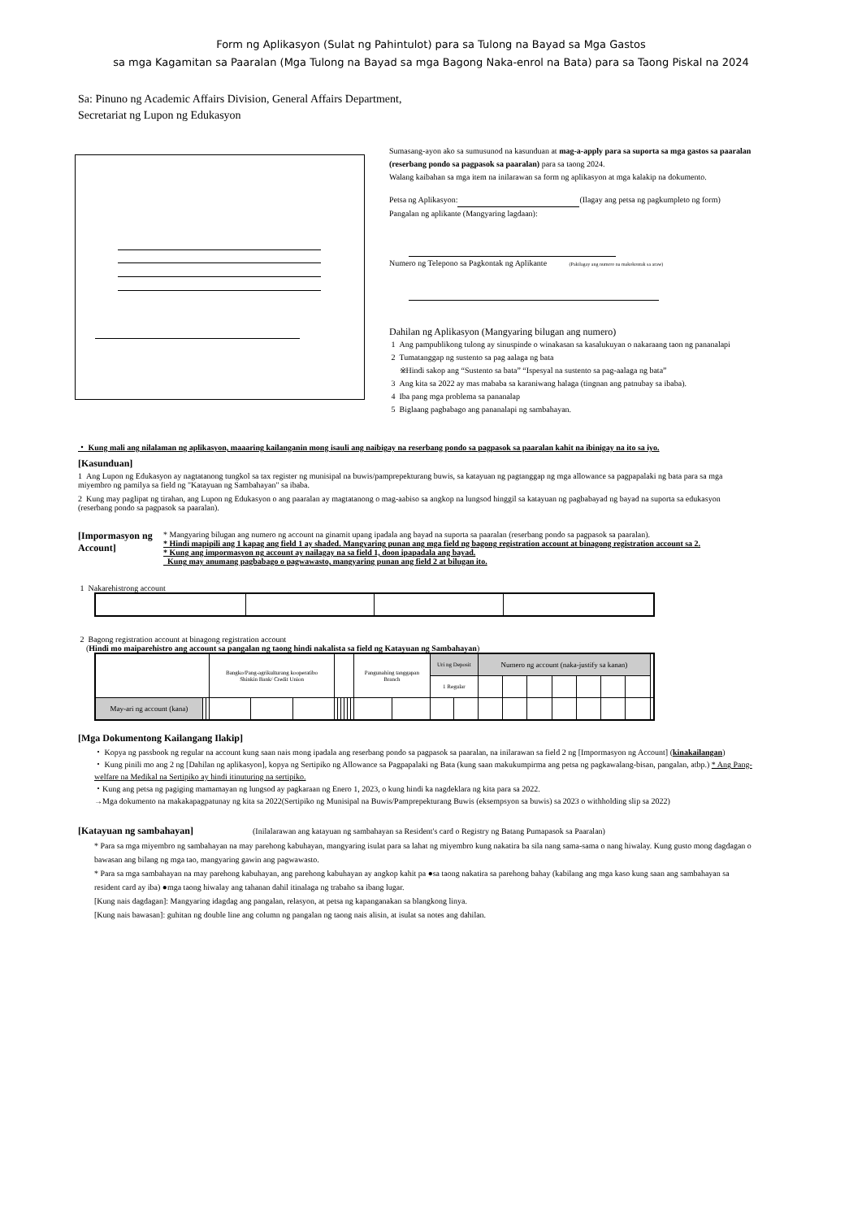Form ng Aplikasyon (Sulat ng Pahintulot) para sa Tulong na Bayad sa Mga Gastos
sa mga Kagamitan sa Paaralan (Mga Tulong na Bayad sa mga Bagong Naka-enrol na Bata) para sa Taong Piskal na 2024
Sa: Pinuno ng Academic Affairs Division, General Affairs Department,
Secretariat ng Lupon ng Edukasyon
Sumasang-ayon ako sa sumusunod na kasunduan at mag-a-apply para sa suporta sa mga gastos sa paaralan (reserbang pondo sa pagpasok sa paaralan) para sa taong 2024.
Walang kaibahan sa mga item na inilarawan sa form ng aplikasyon at mga kalakip na dokumento.
Petsa ng Aplikasyon: (Ilagay ang petsa ng pagkumpleto ng form)
Pangalan ng aplikante (Mangyaring lagdaan):
Numero ng Telepono sa Pagkontak ng Aplikante (Pakilagay ang numero na makokontak sa araw)
Dahilan ng Aplikasyon (Mangyaring bilugan ang numero)
1 Ang pampublikong tulong ay sinuspinde o winakasan sa kasalukuyan o nakaraang taon ng pananalapi
2 Tumatanggap ng sustento sa pag aalaga ng bata
※Hindi sakop ang “Sustento sa bata” “Ispesyal na sustento sa pag-aalaga ng bata”
3 Ang kita sa 2022 ay mas mababa sa karaniwang halaga (tingnan ang patnubay sa ibaba).
4 Iba pang mga problema sa pananalap
5 Biglaang pagbabago ang pananalapi ng sambahayan.
・ Kung mali ang nilalaman ng aplikasyon, maaaring kailanganin mong isauli ang naibigay na reserbang pondo sa pagpasok sa paaralan kahit na ibinigay na ito sa iyo.
[Kasunduan]
1 Ang Lupon ng Edukasyon ay nagtatanong tungkol sa tax register ng munisipal na buwis/pamprepekturang buwis, sa katayuan ng pagtanggap ng mga allowance sa pagpapalaki ng bata para sa mga miyembro ng pamilya sa field ng "Katayuan ng Sambahayan" sa ibaba.
2 Kung may paglipat ng tirahan, ang Lupon ng Edukasyon o ang paaralan ay magtatanong o mag-aabiso sa angkop na lungsod hinggil sa katayuan ng pagbabayad ng bayad na suporta sa edukasyon (reserbang pondo sa pagpasok sa paaralan).
[Impormasyon ng Account]
* Mangyaring bilugan ang numero ng account na ginamit upang ipadala ang bayad na suporta sa paaralan (reserbang pondo sa pagpasok sa paaralan).
* Hindi mapipili ang 1 kapag ang field 1 ay shaded. Mangyaring punan ang mga field ng bagong registration account at binagong registration account sa 2.
* Kung ang impormasyon ng account ay nailagay na sa field 1, doon ipapadala ang bayad.
Kung may anumang pagbabago o pagwawasto, mangyaring punan ang field 2 at bilugan ito.
1 Nakarehistrong account
2 Bagong registration account at binagong registration account
(Hindi mo maiparehistro ang account sa pangalan ng taong hindi nakalista sa field ng Katayuan ng Sambahayan)
| | | | Bangko/Pang-agrikulturang kooperatibo Shinkin Bank/ Credit Union | | | | | | | | | Pangunahing tanggapan Branch | | Uri ng Deposit | | Numero ng account (naka-justify sa kanan) | | | | | | | |
| | | | | | | | | | | | | | | 1 Regular | | | | | | | | | |
| May-ari ng account (kana) | | | | | | | | | | | | | | | | | | | | | | | |
[Mga Dokumentong Kailangang Ilakip]
・ Kopya ng passbook ng regular na account kung saan nais mong ipadala ang reserbang pondo sa pagpasok sa paaralan, na inilarawan sa field 2 ng [Impormasyon ng Account] (kinakailangan)
・ Kung pinili mo ang 2 ng [Dahilan ng aplikasyon], kopya ng Sertipiko ng Allowance sa Pagpapalaki ng Bata (kung saan makukumpirma ang petsa ng pagkawalang-bisan, pangalan, atbp.) * Ang Pang-welfare na Medikal na Sertipiko ay hindi itinuturing na sertipiko.
・Kung ang petsa ng pagiging mamamayan ng lungsod ay pagkaraan ng Enero 1, 2023, o kung hindi ka nagdeklara ng kita para sa 2022.
→Mga dokumento na makakapagpatunay ng kita sa 2022(Sertipiko ng Munisipal na Buwis/Pamprepekturang Buwis (eksempsyon sa buwis) sa 2023 o withholding slip sa 2022)
[Katayuan ng sambahayan] (Inilalarawan ang katayuan ng sambahayan sa Resident's card o Registry ng Batang Pumapasok sa Paaralan)
* Para sa mga miyembro ng sambahayan na may parehong kabuhayan, mangyaring isulat para sa lahat ng miyembro kung nakatira ba sila nang sama-sama o nang hiwalay. Kung gusto mong dagdagan o bawasan ang bilang ng mga tao, mangyaring gawin ang pagwawasto.
* Para sa mga sambahayan na may parehong kabuhayan, ang parehong kabuhayan ay angkop kahit pa ●sa taong nakatira sa parehong bahay (kabilang ang mga kaso kung saan ang sambahayan sa resident card ay iba) ●mga taong hiwalay ang tahanan dahil itinalaga ng trabaho sa ibang lugar.
[Kung nais dagdagan]: Mangyaring idagdag ang pangalan, relasyon, at petsa ng kapanganakan sa blangkong linya.
[Kung nais bawasan]: guhitan ng double line ang column ng pangalan ng taong nais alisin, at isulat sa notes ang dahilan.